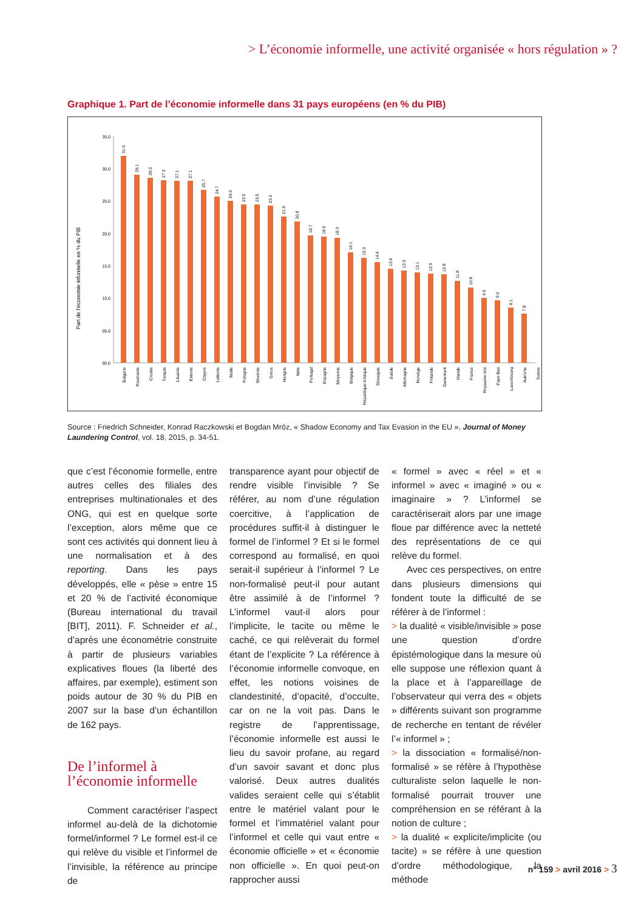> L’économie informelle, une activité organisée « hors régulation » ?
Graphique 1. Part de l’économie informelle dans 31 pays européens (en % du PIB)
Part de l’économie informelle en % du PIB
35.0
30.0
25.0
20.0
15.0
10.0
05.0
00.0
31.0
28.1
28.0
27.2
27.1
27.1
25.7
24.7
24.0
23.5
23.5
23.3
21.6
20.8
18.7
18.5
18.3
16.1
15.3
14.6
13.6
13.3
13.1
12.9
12.8
11.8
10.8
9.6
9.2
8.1
7.8
Bulgarie
Roumanie
Croatie
Turquie
Lituanie
Estonie
Chypre
Lettonie
Malte
Pologne
Slovénie
Grèce
Hongrie
Italie
Portugal
Espagne
Moyenne
Belgique
République tchèque
Slovaquie
Suède
Allemagne
Norvège
Finlande
Danemark
Irlande
France
Royaume-Uni
Pays-Bas
Luxembourg
Autriche
Suisse
Source : Friedrich Schneider, Konrad Raczkowski et Bogdan Mróz, « Shadow Economy and Tax Evasion in the EU », Journal of Money Laundering Control, vol. 18, 2015, p. 34-51.
que c’est l’économie formelle, entre autres celles des filiales des entreprises multinationales et des ONG, qui est en quelque sorte l’exception, alors même que ce sont ces activités qui donnent lieu à une normalisation et à des reporting. Dans les pays développés, elle « pèse » entre 15 et 20 % de l’activité économique (Bureau international du travail [BIT], 2011). F. Schneider et al., d’après une économétrie construite à partir de plusieurs variables explicatives floues (la liberté des affaires, par exemple), estiment son poids autour de 30 % du PIB en 2007 sur la base d’un échantillon de 162 pays.
De l’informel à l’économie informelle
Comment caractériser l’aspect informel au-delà de la dichotomie formel/informel ? Le formel est-il ce qui relève du visible et l’informel de l’invisible, la référence au principe de
transparence ayant pour objectif de rendre visible l’invisible ? Se référer, au nom d’une régulation coercitive, à l’application de procédures suffit-il à distinguer le formel de l’informel ? Et si le formel correspond au formalisé, en quoi serait-il supérieur à l’informel ? Le non-formalisé peut-il pour autant être assimilé à de l’informel ? L’informel vaut-il alors pour l’implicite, le tacite ou même le caché, ce qui relèverait du formel étant de l’explicite ? La référence à l’économie informelle convoque, en effet, les notions voisines de clandestinité, d’opacité, d’occulte, car on ne la voit pas. Dans le registre de l’apprentissage, l’économie informelle est aussi le lieu du savoir profane, au regard d’un savoir savant et donc plus valorisé. Deux autres dualités valides seraient celle qui s’établit entre le matériel valant pour le formel et l’immatériel valant pour l’informel et celle qui vaut entre « économie officielle » et « économie non officielle ». En quoi peut-on rapprocher aussi
« formel » avec « réel » et « informel » avec « imaginé » ou « imaginaire » ? L’informel se caractériserait alors par une image floue par différence avec la netteté des représentations de ce qui relève du formel.
Avec ces perspectives, on entre dans plusieurs dimensions qui fondent toute la difficulté de se référer à de l’informel :
> la dualité « visible/invisible » pose une question d’ordre épistémologique dans la mesure où elle suppose une réflexion quant à la place et à l’appareillage de l’observateur qui verra des « objets » différents suivant son programme de recherche en tentant de révéler l’« informel » ;
> la dissociation « formalisé/non-formalisé » se réfère à l’hypothèse culturaliste selon laquelle le non-formalisé pourrait trouver une compréhension en se référant à la notion de culture ;
> la dualité « explicite/implicite (ou tacite) » se réfère à une question d’ordre méthodologique, la méthode
n° 159 > avril 2016 > 3